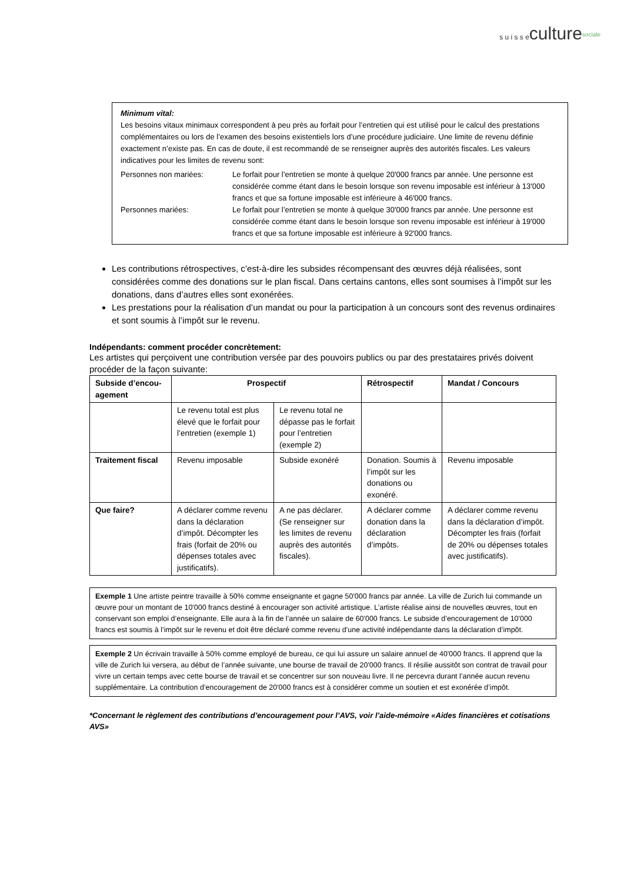s u i s s eculture<sup>sociale</sup>
Minimum vital:
Les besoins vitaux minimaux correspondent à peu près au forfait pour l’entretien qui est utilisé pour le calcul des prestations complémentaires ou lors de l’examen des besoins existentiels lors d’une procédure judiciaire. Une limite de revenu définie exactement n’existe pas. En cas de doute, il est recommandé de se renseigner auprès des autorités fiscales. Les valeurs indicatives pour les limites de revenu sont:
Personnes non mariées: Le forfait pour l’entretien se monte à quelque 20'000 francs par année. Une personne est considérée comme étant dans le besoin lorsque son revenu imposable est inférieur à 13'000 francs et que sa fortune imposable est inférieure à 46'000 francs.
Personnes mariées: Le forfait pour l’entretien se monte à quelque 30'000 francs par année. Une personne est considérée comme étant dans le besoin lorsque son revenu imposable est inférieur à 19'000 francs et que sa fortune imposable est inférieure à 92'000 francs.
Les contributions rétrospectives, c’est-à-dire les subsides récompensant des œuvres déjà réalisées, sont considérées comme des donations sur le plan fiscal. Dans certains cantons, elles sont soumises à l’impôt sur les donations, dans d’autres elles sont exonérées.
Les prestations pour la réalisation d’un mandat ou pour la participation à un concours sont des revenus ordinaires et sont soumis à l’impôt sur le revenu.
Indépendants: comment procéder concrètement:
Les artistes qui perçoivent une contribution versée par des pouvoirs publics ou par des prestataires privés doivent procéder de la façon suivante:
| Subside d’encou-agement | Prospectif | | Rétrospectif | Mandat / Concours |
| --- | --- | --- | --- | --- |
| | Le revenu total est plus élevé que le forfait pour l’entretien (exemple 1) | Le revenu total ne dépasse pas le forfait pour l’entretien (exemple 2) | | |
| Traitement fiscal | Revenu imposable | Subside exonéré | Donation. Soumis à l’impôt sur les donations ou exonéré. | Revenu imposable |
| Que faire? | A déclarer comme revenu dans la déclaration d’impôt. Décompter les frais (forfait de 20% ou dépenses totales avec justificatifs). | A ne pas déclarer. (Se renseigner sur les limites de revenu auprès des autorités fiscales). | A déclarer comme donation dans la déclaration d’impôts. | A déclarer comme revenu dans la déclaration d’impôt. Décompter les frais (forfait de 20% ou dépenses totales avec justificatifs). |
Exemple 1 Une artiste peintre travaille à 50% comme enseignante et gagne 50'000 francs par année. La ville de Zurich lui commande un œuvre pour un montant de 10'000 francs destiné à encourager son activité artistique. L’artiste réalise ainsi de nouvelles œuvres, tout en conservant son emploi d’enseignante. Elle aura à la fin de l’année un salaire de 60'000 francs. Le subside d’encouragement de 10'000 francs est soumis à l’impôt sur le revenu et doit être déclaré comme revenu d’une activité indépendante dans la déclaration d’impôt.
Exemple 2 Un écrivain travaille à 50% comme employé de bureau, ce qui lui assure un salaire annuel de 40'000 francs. Il apprend que la ville de Zurich lui versera, au début de l’année suivante, une bourse de travail de 20'000 francs. Il résilie aussitôt son contrat de travail pour vivre un certain temps avec cette bourse de travail et se concentrer sur son nouveau livre. Il ne percevra durant l’année aucun revenu supplémentaire. La contribution d’encouragement de 20'000 francs est à considérer comme un soutien et est exonérée d’impôt.
*Concernant le règlement des contributions d’encouragement pour l’AVS, voir l’aide-mémoire «Aides financières et cotisations AVS»